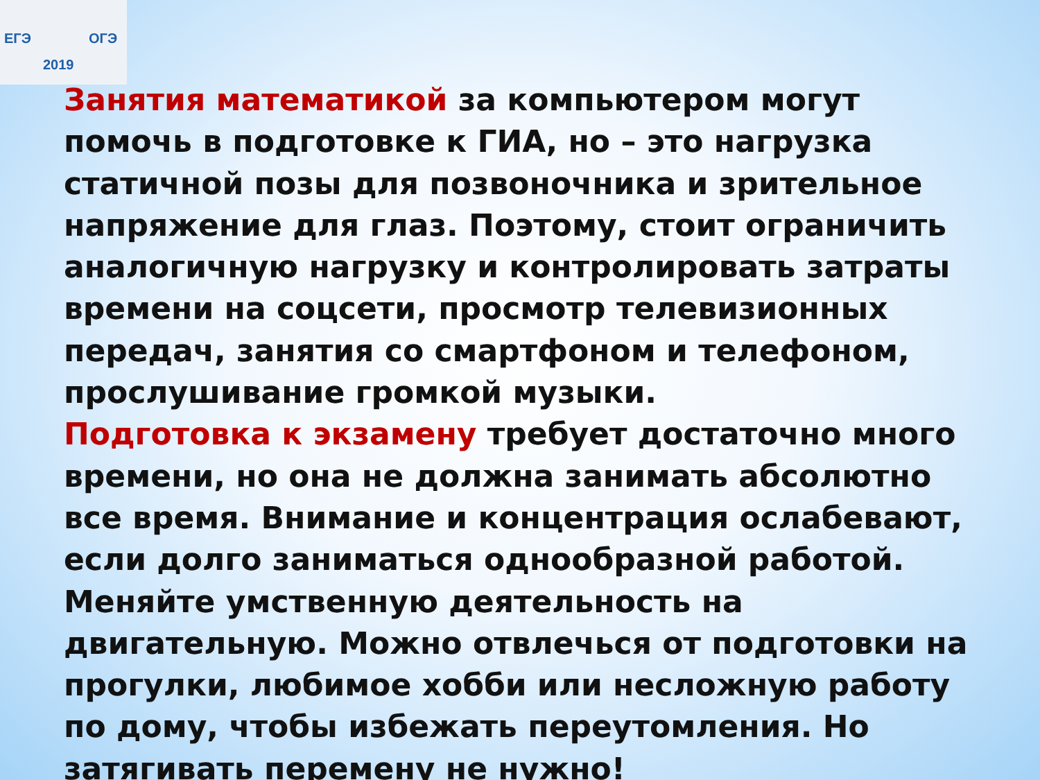ЕГЭ ОГЭ
2019
Занятия математикой за компьютером могут помочь в подготовке к ГИА, но – это нагрузка статичной позы для позвоночника и зрительное напряжение для глаз. Поэтому, стоит ограничить аналогичную нагрузку и контролировать затраты времени на соцсети, просмотр телевизионных передач, занятия со смартфоном и телефоном, прослушивание громкой музыки.
Подготовка к экзамену требует достаточно много времени, но она не должна занимать абсолютно все время. Внимание и концентрация ослабевают, если долго заниматься однообразной работой. Меняйте умственную деятельность на двигательную. Можно отвлечься от подготовки на прогулки, любимое хобби или несложную работу по дому, чтобы избежать переутомления. Но затягивать перемену не нужно!